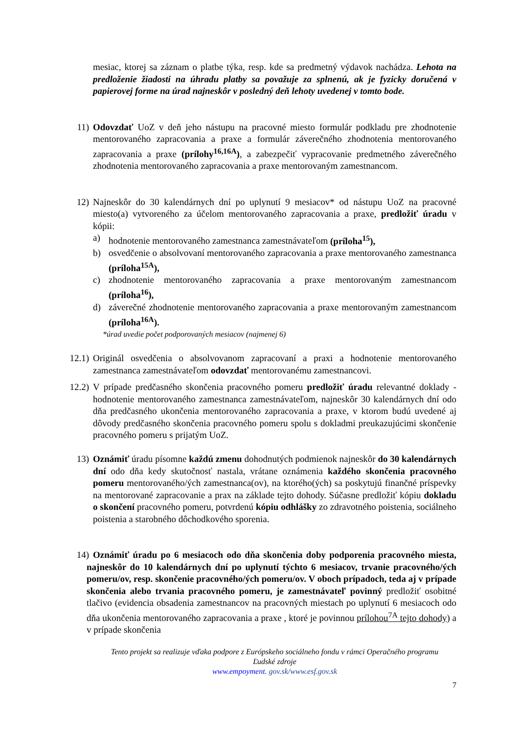mesiac, ktorej sa záznam o platbe týka, resp. kde sa predmetný výdavok nachádza. Lehota na predloženie žiadosti na úhradu platby sa považuje za splnenú, ak je fyzicky doručená v papierovej forme na úrad najneskôr v posledný deň lehoty uvedenej v tomto bode.
11) Odovzdať UoZ v deň jeho nástupu na pracovné miesto formulár podkladu pre zhodnotenie mentorovaného zapracovania a praxe a formulár záverečného zhodnotenia mentorovaného zapracovania a praxe (prílohy<sup>16,16A</sup>), a zabezpečiť vypracovanie predmetného záverečného zhodnotenia mentorovaného zapracovania a praxe mentorovaným zamestnancom.
12) Najneskôr do 30 kalendárnych dní po uplynutí 9 mesiacov* od nástupu UoZ na pracovné miesto(a) vytvoreného za účelom mentorovaného zapracovania a praxe, predložiť úradu v kópii:
a) hodnotenie mentorovaného zamestnanca zamestnávateľom (príloha<sup>15</sup>),
b) osvedčenie o absolvovaní mentorovaného zapracovania a praxe mentorovaného zamestnanca (príloha<sup>15A</sup>),
c) zhodnotenie mentorovaného zapracovania a praxe mentorovaným zamestnancom (príloha<sup>16</sup>),
d) záverečné zhodnotenie mentorovaného zapracovania a praxe mentorovaným zamestnancom (príloha<sup>16A</sup>).
*úrad uvedie počet podporovaných mesiacov (najmenej 6)
12.1) Originál osvedčenia o absolvovanom zapracovaní a praxi a hodnotenie mentorovaného zamestnanca zamestnávateľom odovzdať mentorovanému zamestnancovi.
12.2) V prípade predčasného skončenia pracovného pomeru predložiť úradu relevantné doklady - hodnotenie mentorovaného zamestnanca zamestnávateľom, najneskôr 30 kalendárnych dní odo dňa predčasného ukončenia mentorovaného zapracovania a praxe, v ktorom budú uvedené aj dôvody predčasného skončenia pracovného pomeru spolu s dokladmi preukazujúcimi skončenie pracovného pomeru s prijatým UoZ.
13) Oznámiť úradu písomne každú zmenu dohodnutých podmienok najneskôr do 30 kalendárnych dní odo dňa kedy skutočnosť nastala, vrátane oznámenia každého skončenia pracovného pomeru mentorovaného/ých zamestnanca(ov), na ktorého(ých) sa poskytujú finančné príspevky na mentorované zapracovanie a prax na základe tejto dohody. Súčasne predložiť kópiu dokladu o skončení pracovného pomeru, potvrdenú kópiu odhlášky zo zdravotného poistenia, sociálneho poistenia a starobného dôchodkového sporenia.
14) Oznámiť úradu po 6 mesiacoch odo dňa skončenia doby podporenia pracovného miesta, najneskôr do 10 kalendárnych dní po uplynutí týchto 6 mesiacov, trvanie pracovného/ých pomeru/ov, resp. skončenie pracovného/ých pomeru/ov. V oboch prípadoch, teda aj v prípade skončenia alebo trvania pracovného pomeru, je zamestnávateľ povinný predložiť osobitné tlačivo (evidencia obsadenia zamestnancov na pracovných miestach po uplynutí 6 mesiacoch odo dňa ukončenia mentorovaného zapracovania a praxe , ktoré je povinnou prílohou<sup>7A</sup> tejto dohody) a v prípade skončenia
Tento projekt sa realizuje vďaka podpore z Európskeho sociálneho fondu v rámci Operačného programu
Ľudské zdroje
www.empoyment. gov.sk/www.esf.gov.sk
7